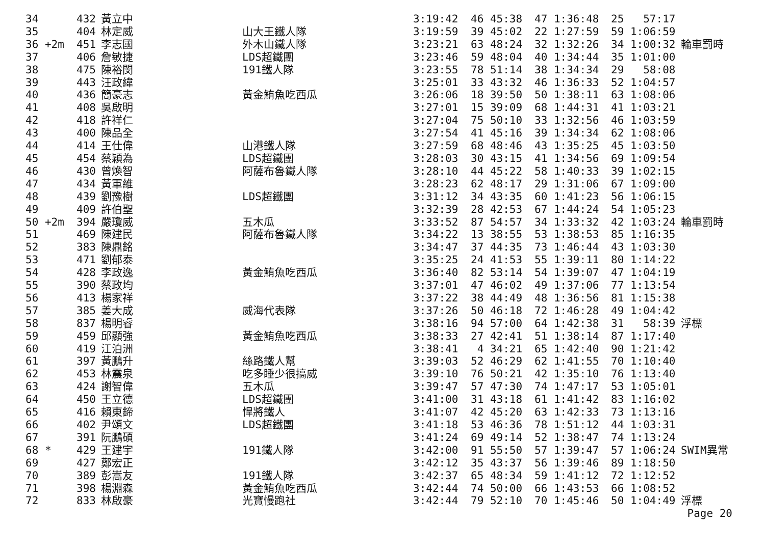| 34 | 432 | 黃立中 | | 3:19:42 | 46 45:38 | 47 1:36:48 | 25 57:17 | |
| 35 | 404 | 林定威 | 山大王鐵人隊 | 3:19:59 | 39 45:02 | 22 1:27:59 | 59 1:06:59 | |
| 36 +2m | 451 | 李志國 | 外木山鐵人隊 | 3:23:21 | 63 48:24 | 32 1:32:26 | 34 1:00:32 | 輪車罰時 |
| 37 | 406 | 詹敏捷 | LDS超鐵團 | 3:23:46 | 59 48:04 | 40 1:34:44 | 35 1:01:00 | |
| 38 | 475 | 陳裕閔 | 191鐵人隊 | 3:23:55 | 78 51:14 | 38 1:34:34 | 29 58:08 | |
| 39 | 443 | 汪政緯 | | 3:25:01 | 33 43:32 | 46 1:36:33 | 52 1:04:57 | |
| 40 | 436 | 簡豪志 | 黃金鮪魚吃西瓜 | 3:26:06 | 18 39:50 | 50 1:38:11 | 63 1:08:06 | |
| 41 | 408 | 吳啟明 | | 3:27:01 | 15 39:09 | 68 1:44:31 | 41 1:03:21 | |
| 42 | 418 | 許祥仁 | | 3:27:04 | 75 50:10 | 33 1:32:56 | 46 1:03:59 | |
| 43 | 400 | 陳品全 | | 3:27:54 | 41 45:16 | 39 1:34:34 | 62 1:08:06 | |
| 44 | 414 | 王仕偉 | 山港鐵人隊 | 3:27:59 | 68 48:46 | 43 1:35:25 | 45 1:03:50 | |
| 45 | 454 | 蔡穎為 | LDS超鐵團 | 3:28:03 | 30 43:15 | 41 1:34:56 | 69 1:09:54 | |
| 46 | 430 | 曾煥智 | 阿薩布魯鐵人隊 | 3:28:10 | 44 45:22 | 58 1:40:33 | 39 1:02:15 | |
| 47 | 434 | 黃軍維 | | 3:28:23 | 62 48:17 | 29 1:31:06 | 67 1:09:00 | |
| 48 | 439 | 劉豫樹 | LDS超鐵團 | 3:31:12 | 34 43:35 | 60 1:41:23 | 56 1:06:15 | |
| 49 | 409 | 許伯聖 | | 3:32:39 | 28 42:53 | 67 1:44:24 | 54 1:05:23 | |
| 50 +2m | 394 | 嚴瓊威 | 五木瓜 | 3:33:52 | 87 54:57 | 34 1:33:32 | 42 1:03:24 | 輪車罰時 |
| 51 | 469 | 陳建民 | 阿薩布魯鐵人隊 | 3:34:22 | 13 38:55 | 53 1:38:53 | 85 1:16:35 | |
| 52 | 383 | 陳鼎銘 | | 3:34:47 | 37 44:35 | 73 1:46:44 | 43 1:03:30 | |
| 53 | 471 | 劉郁泰 | | 3:35:25 | 24 41:53 | 55 1:39:11 | 80 1:14:22 | |
| 54 | 428 | 李政逸 | 黃金鮪魚吃西瓜 | 3:36:40 | 82 53:14 | 54 1:39:07 | 47 1:04:19 | |
| 55 | 390 | 蔡政均 | | 3:37:01 | 47 46:02 | 49 1:37:06 | 77 1:13:54 | |
| 56 | 413 | 楊家祥 | | 3:37:22 | 38 44:49 | 48 1:36:56 | 81 1:15:38 | |
| 57 | 385 | 姜大成 | 威海代表隊 | 3:37:26 | 50 46:18 | 72 1:46:28 | 49 1:04:42 | |
| 58 | 837 | 楊明睿 | | 3:38:16 | 94 57:00 | 64 1:42:38 | 31 58:39 | 浮標 |
| 59 | 459 | 邱顯強 | 黃金鮪魚吃西瓜 | 3:38:33 | 27 42:41 | 51 1:38:14 | 87 1:17:40 | |
| 60 | 419 | 江泊洲 | | 3:38:41 | 4 34:21 | 65 1:42:40 | 90 1:21:42 | |
| 61 | 397 | 黃鵬升 | 絲路鐵人幫 | 3:39:03 | 52 46:29 | 62 1:41:55 | 70 1:10:40 | |
| 62 | 453 | 林震泉 | 吃多睡少很搞威 | 3:39:10 | 76 50:21 | 42 1:35:10 | 76 1:13:40 | |
| 63 | 424 | 謝智偉 | 五木瓜 | 3:39:47 | 57 47:30 | 74 1:47:17 | 53 1:05:01 | |
| 64 | 450 | 王立德 | LDS超鐵團 | 3:41:00 | 31 43:18 | 61 1:41:42 | 83 1:16:02 | |
| 65 | 416 | 賴東鍗 | 悍將鐵人 | 3:41:07 | 42 45:20 | 63 1:42:33 | 73 1:13:16 | |
| 66 | 402 | 尹頌文 | LDS超鐵團 | 3:41:18 | 53 46:36 | 78 1:51:12 | 44 1:03:31 | |
| 67 | 391 | 阮鵬碩 | | 3:41:24 | 69 49:14 | 52 1:38:47 | 74 1:13:24 | |
| 68 * | 429 | 王建宇 | 191鐵人隊 | 3:42:00 | 91 55:50 | 57 1:39:47 | 57 1:06:24 | SWIM異常 |
| 69 | 427 | 鄭宏正 | | 3:42:12 | 35 43:37 | 56 1:39:46 | 89 1:18:50 | |
| 70 | 389 | 彭嵩友 | 191鐵人隊 | 3:42:37 | 65 48:34 | 59 1:41:12 | 72 1:12:52 | |
| 71 | 398 | 楊淵森 | 黃金鮪魚吃西瓜 | 3:42:44 | 74 50:00 | 66 1:43:53 | 66 1:08:52 | |
| 72 | 833 | 林啟豪 | 光寶慢跑社 | 3:42:44 | 79 52:10 | 70 1:45:46 | 50 1:04:49 | 浮標 |
Page 20